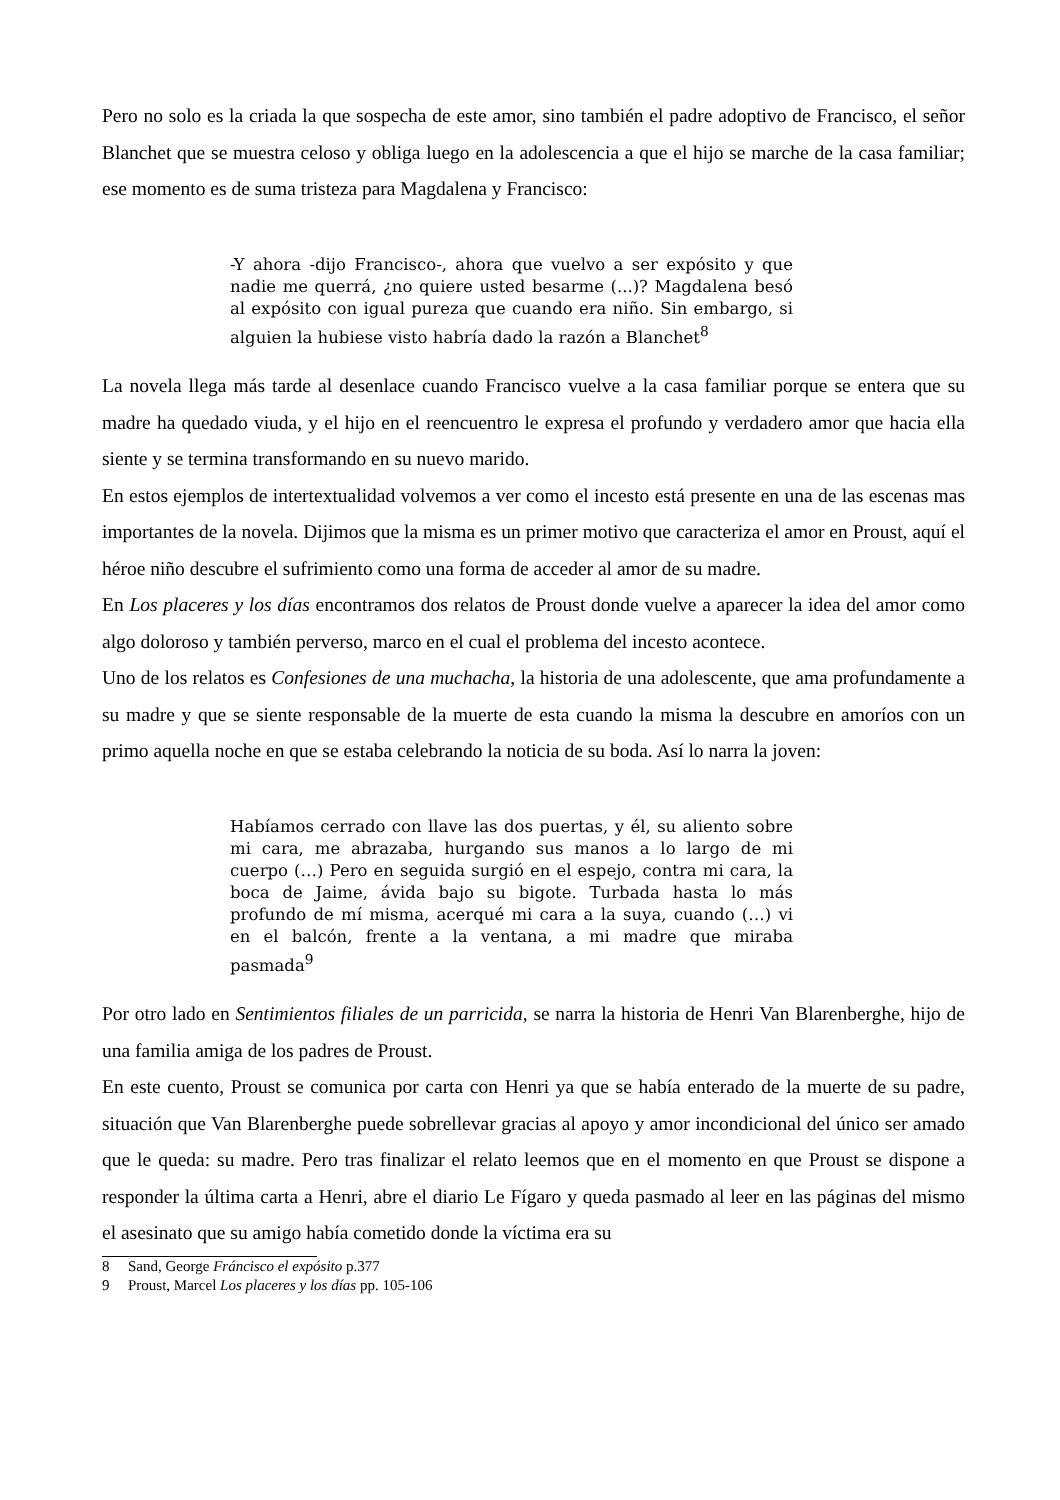Pero no solo es la criada la que sospecha de este amor, sino también el padre adoptivo de Francisco, el señor Blanchet que se muestra celoso y obliga luego en la adolescencia a que el hijo se marche de la casa familiar; ese momento es de suma tristeza para Magdalena y Francisco:
-Y ahora -dijo Francisco-, ahora que vuelvo a ser expósito y que nadie me querrá, ¿no quiere usted besarme (...)? Magdalena besó al expósito con igual pureza que cuando era niño. Sin embargo, si alguien la hubiese visto habría dado la razón a Blanchet<sup>8</sup>
La novela llega más tarde al desenlace cuando Francisco vuelve a la casa familiar porque se entera que su madre ha quedado viuda, y el hijo en el reencuentro le expresa el profundo y verdadero amor que hacia ella siente y se termina transformando en su nuevo marido.
En estos ejemplos de intertextualidad volvemos a ver como el incesto está presente en una de las escenas mas importantes de la novela. Dijimos que la misma es un primer motivo que caracteriza el amor en Proust, aquí el héroe niño descubre el sufrimiento como una forma de acceder al amor de su madre.
En Los placeres y los días encontramos dos relatos de Proust donde vuelve a aparecer la idea del amor como algo doloroso y también perverso, marco en el cual el problema del incesto acontece.
Uno de los relatos es Confesiones de una muchacha, la historia de una adolescente, que ama profundamente a su madre y que se siente responsable de la muerte de esta cuando la misma la descubre en amoríos con un primo aquella noche en que se estaba celebrando la noticia de su boda. Así lo narra la joven:
Habíamos cerrado con llave las dos puertas, y él, su aliento sobre mi cara, me abrazaba, hurgando sus manos a lo largo de mi cuerpo (…) Pero en seguida surgió en el espejo, contra mi cara, la boca de Jaime, ávida bajo su bigote. Turbada hasta lo más profundo de mí misma, acerqué mi cara a la suya, cuando (…) vi en el balcón, frente a la ventana, a mi madre que miraba pasmada<sup>9</sup>
Por otro lado en Sentimientos filiales de un parricida, se narra la historia de Henri Van Blarenberghe, hijo de una familia amiga de los padres de Proust.
En este cuento, Proust se comunica por carta con Henri ya que se había enterado de la muerte de su padre, situación que Van Blarenberghe puede sobrellevar gracias al apoyo y amor incondicional del único ser amado que le queda: su madre. Pero tras finalizar el relato leemos que en el momento en que Proust se dispone a responder la última carta a Henri, abre el diario Le Fígaro y queda pasmado al leer en las páginas del mismo el asesinato que su amigo había cometido donde la víctima era su
8 Sand, George Fráncisco el expósito p.377
9 Proust, Marcel Los placeres y los días pp. 105-106